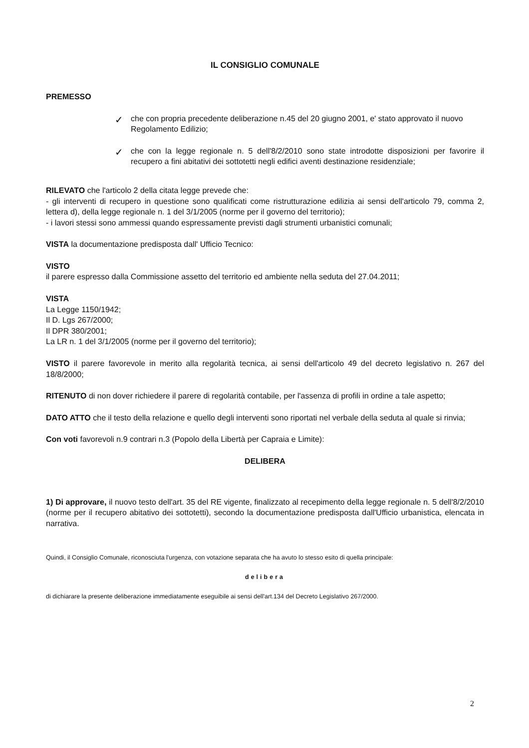IL CONSIGLIO COMUNALE
PREMESSO
✓
che con propria precedente deliberazione n.45 del 20 giugno 2001, e' stato approvato il nuovo Regolamento Edilizio;
✓
che con la legge regionale n. 5 dell'8/2/2010 sono state introdotte disposizioni per favorire il recupero a fini abitativi dei sottotetti negli edifici aventi destinazione residenziale;
RILEVATO che l'articolo 2 della citata legge prevede che:
- gli interventi di recupero in questione sono qualificati come ristrutturazione edilizia ai sensi dell'articolo 79, comma 2, lettera d), della legge regionale n. 1 del 3/1/2005 (norme per il governo del territorio);
- i lavori stessi sono ammessi quando espressamente previsti dagli strumenti urbanistici comunali;
VISTA la documentazione predisposta dall' Ufficio Tecnico:
VISTO
il parere espresso dalla Commissione assetto del territorio ed ambiente nella seduta del 27.04.2011;
VISTA
La Legge 1150/1942;
Il D. Lgs 267/2000;
Il DPR 380/2001;
La LR n. 1 del 3/1/2005 (norme per il governo del territorio);
VISTO il parere favorevole in merito alla regolarità tecnica, ai sensi dell'articolo 49 del decreto legislativo n. 267 del 18/8/2000;
RITENUTO di non dover richiedere il parere di regolarità contabile, per l'assenza di profili in ordine a tale aspetto;
DATO ATTO che il testo della relazione e quello degli interventi sono riportati nel verbale della seduta al quale si rinvia;
Con voti favorevoli n.9 contrari n.3 (Popolo della Libertà per Capraia e Limite):
DELIBERA
1) Di approvare, il nuovo testo dell'art. 35 del RE vigente, finalizzato al recepimento della legge regionale n. 5 dell'8/2/2010 (norme per il recupero abitativo dei sottotetti), secondo la documentazione predisposta dall'Ufficio urbanistica, elencata in narrativa.
Quindi, il Consiglio Comunale, riconosciuta l'urgenza, con votazione separata che ha avuto lo stesso esito di quella principale:
delibera
di dichiarare la presente deliberazione immediatamente eseguibile ai sensi dell'art.134 del Decreto Legislativo 267/2000.
2